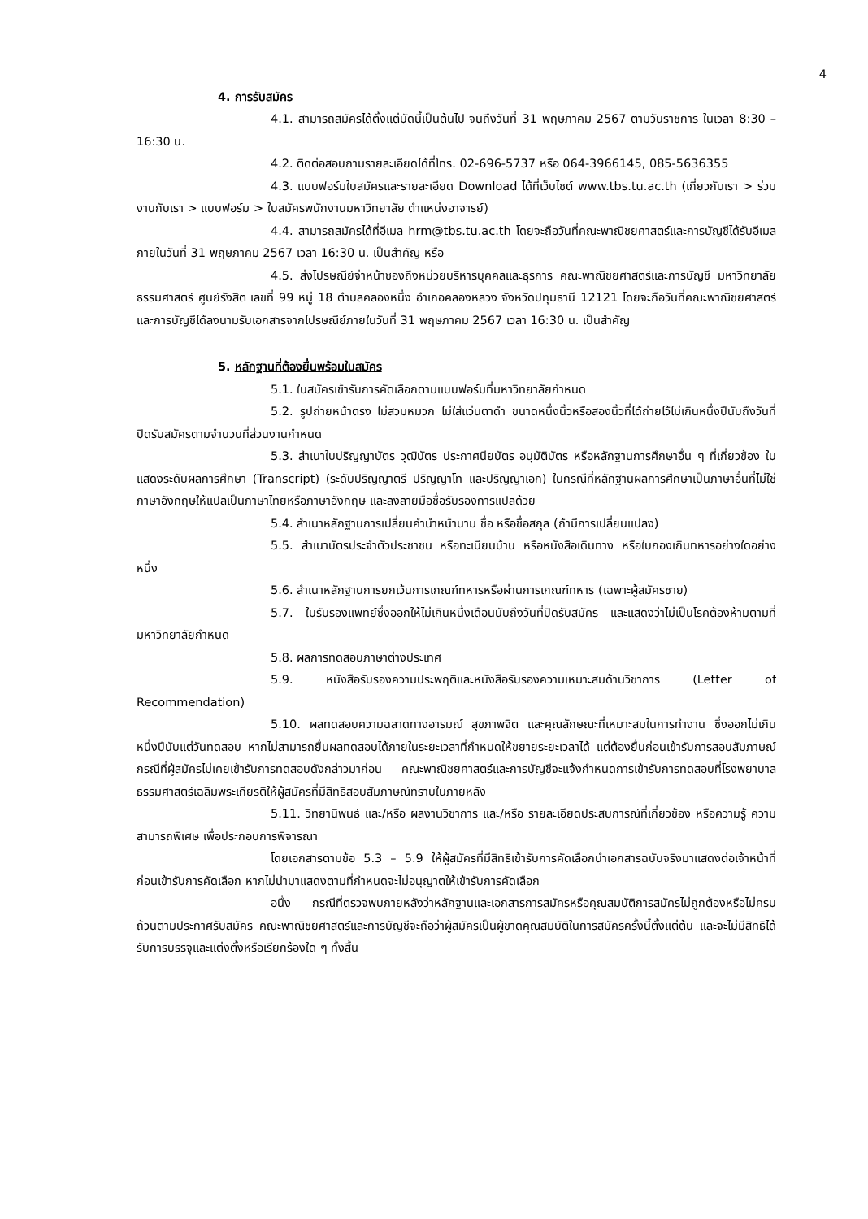4
4. การรับสมัคร
4.1. สามารถสมัครได้ตั้งแต่บัดนี้เป็นต้นไป จนถึงวันที่ 31 พฤษภาคม 2567 ตามวันราชการ ในเวลา 8:30 – 16:30 น.
4.2. ติดต่อสอบถามรายละเอียดได้ที่โทร. 02-696-5737 หรือ 064-3966145, 085-5636355
4.3. แบบฟอร์มใบสมัครและรายละเอียด Download ได้ที่เว็บไซต์ www.tbs.tu.ac.th (เกี่ยวกับเรา > ร่วมงานกับเรา > แบบฟอร์ม > ใบสมัครพนักงานมหาวิทยาลัย ตำแหน่งอาจารย์)
4.4. สามารถสมัครได้ที่อีเมล hrm@tbs.tu.ac.th โดยจะถือวันที่คณะพาณิชยศาสตร์และการบัญชีได้รับอีเมลภายในวันที่ 31 พฤษภาคม 2567 เวลา 16:30 น. เป็นสำคัญ หรือ
4.5. ส่งไปรษณีย์จ่าหน้าซองถึงหน่วยบริหารบุคคลและธุรการ คณะพาณิชยศาสตร์และการบัญชี มหาวิทยาลัยธรรมศาสตร์ ศูนย์รังสิต เลขที่ 99 หมู่ 18 ตำบลคลองหนึ่ง อำเภอคลองหลวง จังหวัดปทุมธานี 12121 โดยจะถือวันที่คณะพาณิชยศาสตร์และการบัญชีได้ลงนามรับเอกสารจากไปรษณีย์ภายในวันที่ 31 พฤษภาคม 2567 เวลา 16:30 น. เป็นสำคัญ
5. หลักฐานที่ต้องยื่นพร้อมใบสมัคร
5.1. ใบสมัครเข้ารับการคัดเลือกตามแบบฟอร์มที่มหาวิทยาลัยกำหนด
5.2. รูปถ่ายหน้าตรง ไม่สวมหมวก ไม่ใส่แว่นตาดำ ขนาดหนึ่งนิ้วหรือสองนิ้วที่ได้ถ่ายไว้ไม่เกินหนึ่งปีนับถึงวันที่ปิดรับสมัครตามจำนวนที่ส่วนงานกำหนด
5.3. สำเนาใบปริญญาบัตร วุฒิบัตร ประกาศนียบัตร อนุมัติบัตร หรือหลักฐานการศึกษาอื่น ๆ ที่เกี่ยวข้อง ใบแสดงระดับผลการศึกษา (Transcript) (ระดับปริญญาตรี ปริญญาโท และปริญญาเอก) ในกรณีที่หลักฐานผลการศึกษาเป็นภาษาอื่นที่ไม่ใช่ภาษาอังกฤษให้แปลเป็นภาษาไทยหรือภาษาอังกฤษ และลงลายมือชื่อรับรองการแปลด้วย
5.4. สำเนาหลักฐานการเปลี่ยนคำนำหน้านาม ชื่อ หรือชื่อสกุล (ถ้ามีการเปลี่ยนแปลง)
5.5. สำเนาบัตรประจำตัวประชาชน หรือทะเบียนบ้าน หรือหนังสือเดินทาง หรือใบกองเกินทหารอย่างใดอย่างหนึ่ง
5.6. สำเนาหลักฐานการยกเว้นการเกณฑ์ทหารหรือผ่านการเกณฑ์ทหาร (เฉพาะผู้สมัครชาย)
5.7. ใบรับรองแพทย์ซึ่งออกให้ไม่เกินหนึ่งเดือนนับถึงวันที่ปิดรับสมัคร และแสดงว่าไม่เป็นโรคต้องห้ามตามที่มหาวิทยาลัยกำหนด
5.8. ผลการทดสอบภาษาต่างประเทศ
5.9. หนังสือรับรองความประพฤติและหนังสือรับรองความเหมาะสมด้านวิชาการ (Letter of Recommendation)
5.10. ผลทดสอบความฉลาดทางอารมณ์ สุขภาพจิต และคุณลักษณะที่เหมาะสมในการทำงาน ซึ่งออกไม่เกินหนึ่งปีนับแต่วันทดสอบ หากไม่สามารถยื่นผลทดสอบได้ภายในระยะเวลาที่กำหนดให้ขยายระยะเวลาได้ แต่ต้องยื่นก่อนเข้ารับการสอบสัมภาษณ์ กรณีที่ผู้สมัครไม่เคยเข้ารับการทดสอบดังกล่าวมาก่อน คณะพาณิชยศาสตร์และการบัญชีจะแจ้งกำหนดการเข้ารับการทดสอบที่โรงพยาบาลธรรมศาสตร์เฉลิมพระเกียรติให้ผู้สมัครที่มีสิทธิสอบสัมภาษณ์ทราบในภายหลัง
5.11. วิทยานิพนธ์ และ/หรือ ผลงานวิชาการ และ/หรือ รายละเอียดประสบการณ์ที่เกี่ยวข้อง หรือความรู้ ความสามารถพิเศษ เพื่อประกอบการพิจารณา
โดยเอกสารตามข้อ 5.3 – 5.9 ให้ผู้สมัครที่มีสิทธิเข้ารับการคัดเลือกนำเอกสารฉบับจริงมาแสดงต่อเจ้าหน้าที่ก่อนเข้ารับการคัดเลือก หากไม่นำมาแสดงตามที่กำหนดจะไม่อนุญาตให้เข้ารับการคัดเลือก
อนึ่ง กรณีที่ตรวจพบภายหลังว่าหลักฐานและเอกสารการสมัครหรือคุณสมบัติการสมัครไม่ถูกต้องหรือไม่ครบถ้วนตามประกาศรับสมัคร คณะพาณิชยศาสตร์และการบัญชีจะถือว่าผู้สมัครเป็นผู้ขาดคุณสมบัติในการสมัครครั้งนี้ตั้งแต่ต้น และจะไม่มีสิทธิได้รับการบรรจุและแต่งตั้งหรือเรียกร้องใด ๆ ทั้งสิ้น